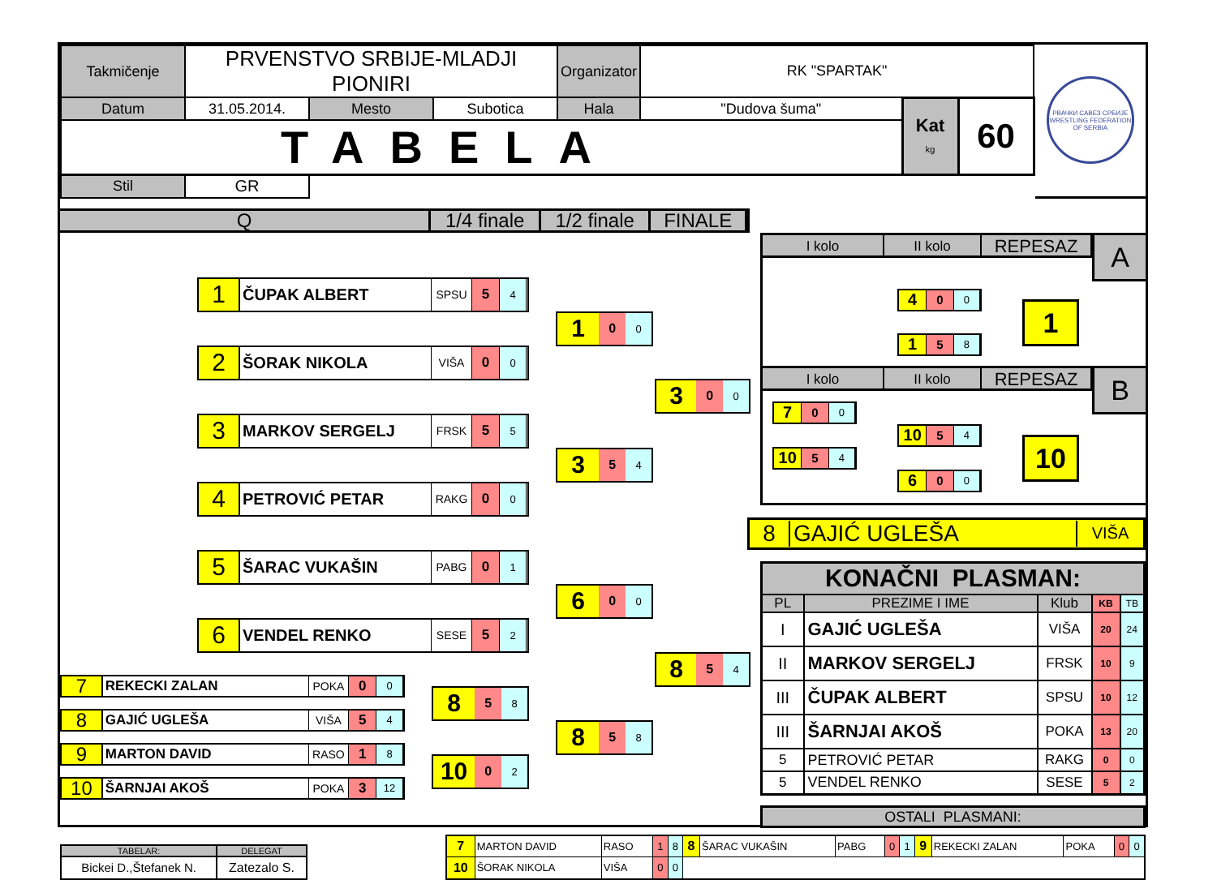| Takmičenje | PRVENSTVO SRBIJE-MLADJI PIONIRI | | | Organizator | RK "SPARTAK" | | |
| Datum | 31.05.2014. | Mesto | Subotica | Hala | "Dudova šuma" | Kat kg | 60 |
| TABELA | | | | | | | |
| | | | | | | Stil | GR |
РВАЧКИ САВЕЗ СРБИЈЕ
WRESTLING FEDERATION OF SERBIA
Q 1/4 finale
1/2 finale
FINALE
1
ČUPAK ALBERT
SPSU
5
4
2
ŠORAK NIKOLA
VIŠA
0
0
3
MARKOV SERGELJ
FRSK
5
5
4
PETROVIĆ PETAR
RAKG
0
0
5
ŠARAC VUKAŠIN
PABG
0
1
6
VENDEL RENKO
SESE
5
2
7
REKECKI ZALAN
POKA
0
0
8
GAJIĆ UGLEŠA
VIŠA
5
4
9
MARTON DAVID
RASO
1
8
10
ŠARNJAI AKOŠ
POKA
3
12
8
5
8
10
0
2
1
0
0
3
5
4
6
0
0
8
5
8
3
0
0
8
5
4
I kolo II kolo
REPESAZ
4
0
0
1
5
8
1
A
I kolo II kolo
REPESAZ
7
0
0
10
5
4
10
5
4
6
0
0
10
B
8 GAJIĆ UGLEŠA
VIŠA
| KONAČNI PLASMAN: | | | | |
| PL | PREZIME I IME | Klub | KB | TB |
| I | GAJIĆ UGLEŠA | VIŠA | 20 | 24 |
| II | MARKOV SERGELJ | FRSK | 10 | 9 |
| III | ČUPAK ALBERT | SPSU | 10 | 12 |
| III | ŠARNJAI AKOŠ | POKA | 13 | 20 |
| 5 | PETROVIĆ PETAR | RAKG | 0 | 0 |
| 5 | VENDEL RENKO | SESE | 5 | 2 |
OSTALI PLASMANI:
| TABELAR: | DELEGAT |
| Bickei D.,Štefanek N. | Zatezalo S. |
| 7 | MARTON DAVID | RASO | 1 | 8 | 8 | ŠARAC VUKAŠIN | PABG | 0 | 1 | 9 | REKECKI ZALAN | POKA | 0 | 0 |
| 10 | ŠORAK NIKOLA | VIŠA | 0 | 0 | | | | | | | | | | |